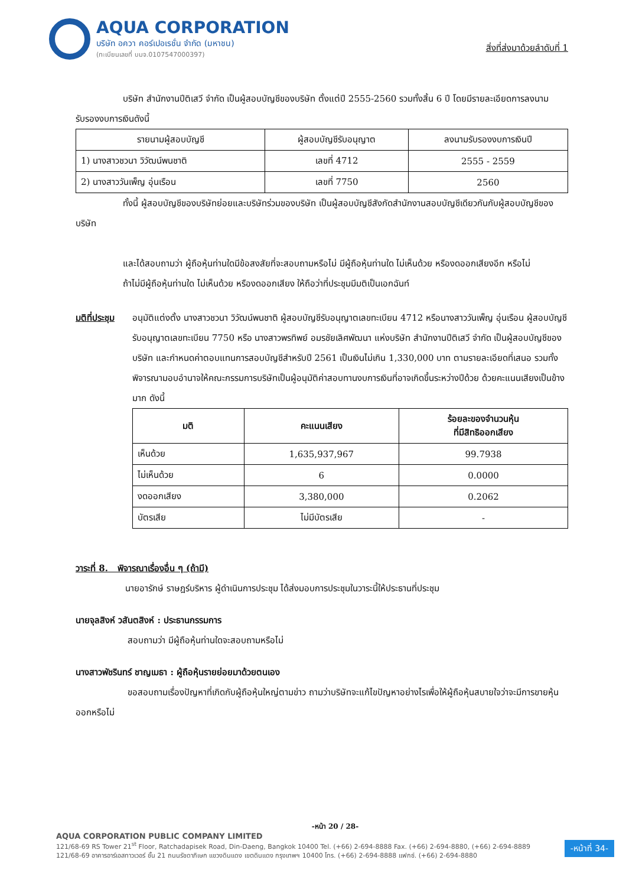AQUA CORPORATION
บริษัท อควา คอร์เปอเรชั่น จำกัด (มหาชน)
(ทะเบียนเลขที่ บมจ.0107547000397)
สิ่งที่ส่งมาด้วยลำดับที่ 1
บริษัท สำนักงานปีติเสวี จำกัด เป็นผู้สอบบัญชีของบริษัท ตั้งแต่ปี 2555-2560 รวมทั้งสิ้น 6 ปี โดยมีรายละเอียดการลงนามรับรองงบการเงินดังนี้
| รายนามผู้สอบบัญชี | ผู้สอบบัญชีรับอนุญาต | ลงนามรับรองงบการเงินปี |
| --- | --- | --- |
| 1) นางสาวชวนา วิวัฒน์พนชาติ | เลขที่ 4712 | 2555 - 2559 |
| 2) นางสาววันเพ็ญ อุ่นเรือน | เลขที่ 7750 | 2560 |
ทั้งนี้ ผู้สอบบัญชีของบริษัทย่อยและบริษัทร่วมของบริษัท เป็นผู้สอบบัญชีสังกัดสำนักงานสอบบัญชีเดียวกันกับผู้สอบบัญชีของบริษัท
และได้สอบถามว่า ผู้ถือหุ้นท่านใดมีข้อสงสัยที่จะสอบถามหรือไม่ มีผู้ถือหุ้นท่านใด ไม่เห็นด้วย หรืองดออกเสียงอีก หรือไม่
ถ้าไม่มีผู้ถือหุ้นท่านใด ไม่เห็นด้วย หรืองดออกเสียง ให้ถือว่าที่ประชุมมีมติเป็นเอกฉันท์
มติที่ประชุม
อนุมัติแต่งตั้ง นางสาวชวนา วิวัฒน์พนชาติ ผู้สอบบัญชีรับอนุญาตเลขทะเบียน 4712 หรือนางสาววันเพ็ญ อุ่นเรือน ผู้สอบบัญชีรับอนุญาตเลขทะเบียน 7750 หรือ นางสาวพรทิพย์ อมรชัยเลิศพัฒนา แห่งบริษัท สำนักงานปีติเสวี จำกัด เป็นผู้สอบบัญชีของบริษัท และกำหนดค่าตอบแทนการสอบบัญชีสำหรับปี 2561 เป็นเงินไม่เกิน 1,330,000 บาท ตามรายละเอียดที่เสนอ รวมทั้งพิจารณามอบอำนาจให้คณะกรรมการบริษัทเป็นผู้อนุมัติค่าสอบทานงบการเงินที่อาจเกิดขึ้นระหว่างปีด้วย ด้วยคะแนนเสียงเป็นข้างมาก ดังนี้
| มติ | คะแนนเสียง | ร้อยละของจำนวนหุ้น ที่มีสิทธิออกเสียง |
| --- | --- | --- |
| เห็นด้วย | 1,635,937,967 | 99.7938 |
| ไม่เห็นด้วย | 6 | 0.0000 |
| งดออกเสียง | 3,380,000 | 0.2062 |
| บัตรเสีย | ไม่มีบัตรเสีย | - |
วาระที่ 8. พิจารณาเรื่องอื่น ๆ (ถ้ามี)
นายอารักษ์ ราษฎร์บริหาร ผู้ดำเนินการประชุม ได้ส่งมอบการประชุมในวาระนี้ให้ประธานที่ประชุม
นายจุลสิงห์ วสันตสิงห์ : ประธานกรรมการ
สอบถามว่า มีผู้ถือหุ้นท่านใดจะสอบถามหรือไม่
นางสาวพัชรินทร์ ชาญเมธา : ผู้ถือหุ้นรายย่อยมาด้วยตนเอง
ขอสอบถามเรื่องปัญหาที่เกิดกับผู้ถือหุ้นใหญ่ตามข่าว ถามว่าบริษัทจะแก้ไขปัญหาอย่างไรเพื่อให้ผู้ถือหุ้นสบายใจว่าจะมีการขายหุ้นออกหรือไม่
-หน้า 20 / 28-
AQUA CORPORATION PUBLIC COMPANY LIMITED
121/68-69 RS Tower 21<sup>st</sup> Floor, Ratchadapisek Road, Din-Daeng, Bangkok 10400 Tel. (+66) 2-694-8888 Fax. (+66) 2-694-8880, (+66) 2-694-8889
121/68-69 อาคารอาร์เอสทาวเวอร์ ชั้น 21 ถนนรัชดาภิเษก แขวงดินแดง เขตดินแดง กรุงเทพฯ 10400 โทร. (+66) 2-694-8888 แฟกซ์. (+66) 2-694-8880
-หน้าที่ 34-